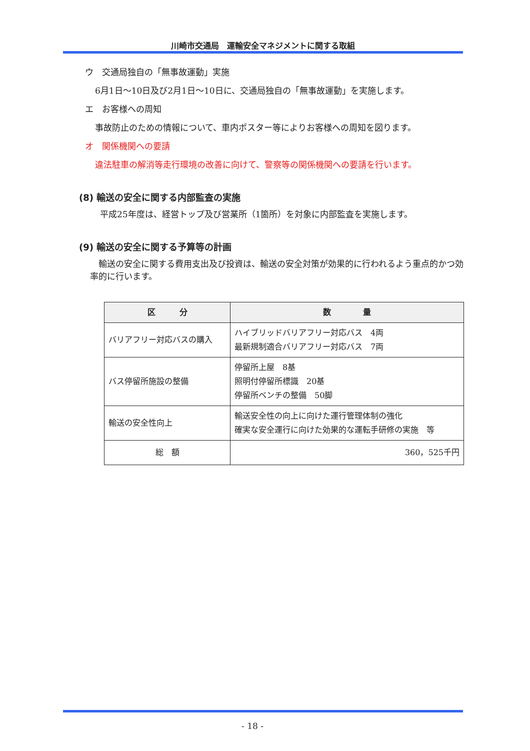川崎市交通局　運輸安全マネジメントに関する取組
ウ　交通局独自の「無事故運動」実施
6月1日～10日及び2月1日～10日に、交通局独自の「無事故運動」を実施します。
エ　お客様への周知
事故防止のための情報について、車内ポスター等によりお客様への周知を図ります。
オ　関係機関への要請
違法駐車の解消等走行環境の改善に向けて、警察等の関係機関への要請を行います。
(8) 輸送の安全に関する内部監査の実施
平成25年度は、経営トップ及び営業所（1箇所）を対象に内部監査を実施します。
(9) 輸送の安全に関する予算等の計画
　輸送の安全に関する費用支出及び投資は、輸送の安全対策が効果的に行われるよう重点的かつ効率的に行います。
| 区 分 | 数 量 |
| --- | --- |
| バリアフリー対応バスの購入 | ハイブリッドバリアフリー対応バス 4両 最新規制適合バリアフリー対応バス 7両 |
| バス停留所施設の整備 | 停留所上屋 8基 照明付停留所標識 20基 停留所ベンチの整備 50脚 |
| 輸送の安全性向上 | 輸送安全性の向上に向けた運行管理体制の強化 確実な安全運行に向けた効果的な運転手研修の実施 等 |
| 総 額 | 360，525千円 |
- 18 -